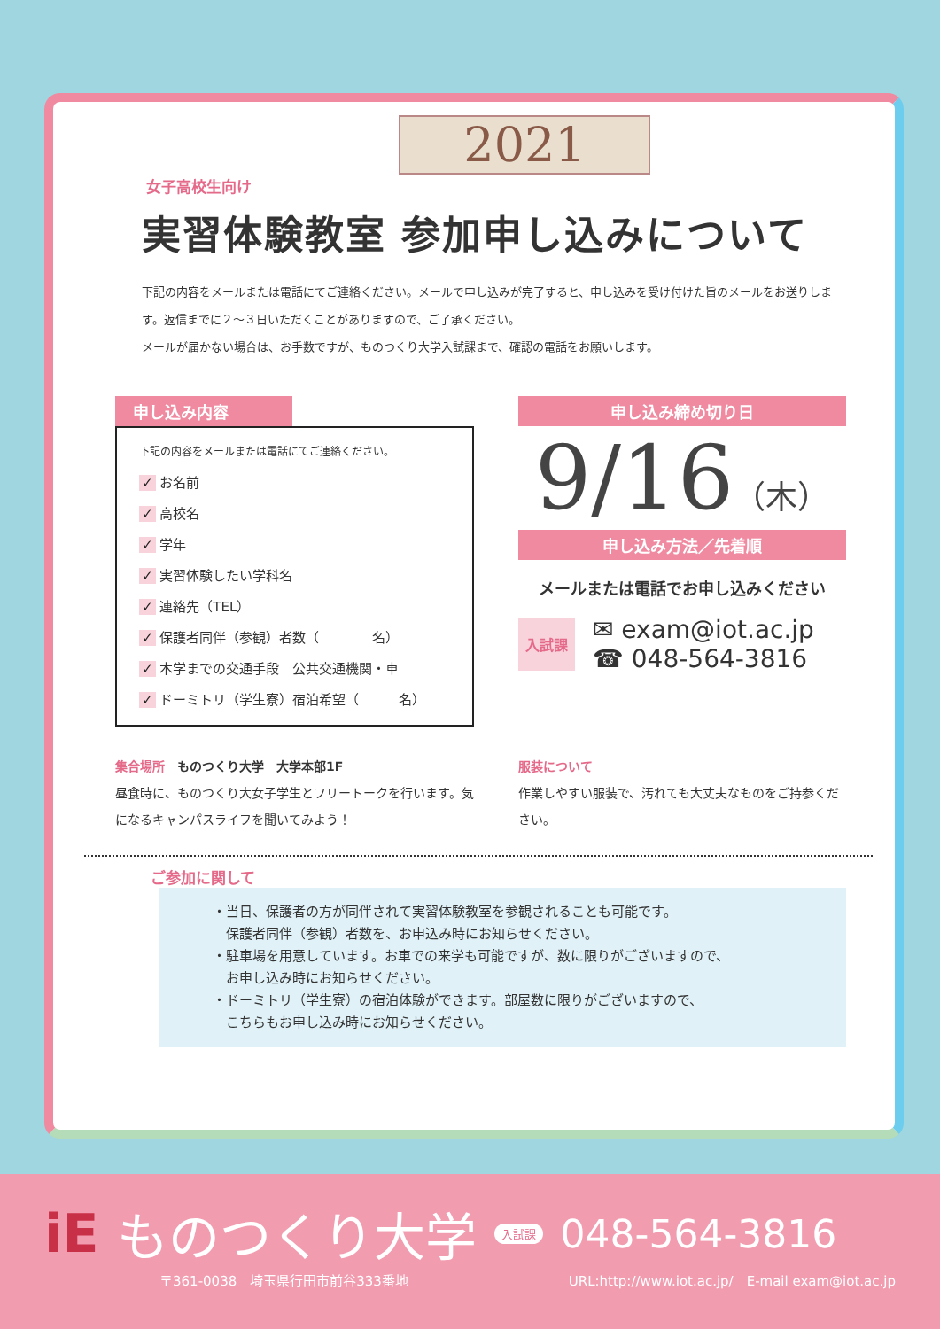2021
女子高校生向け
実習体験教室 参加申し込みについて
下記の内容をメールまたは電話にてご連絡ください。メールで申し込みが完了すると、申し込みを受け付けた旨のメールをお送りします。返信までに２～３日いただくことがありますので、ご了承ください。
メールが届かない場合は、お手数ですが、ものつくり大学入試課まで、確認の電話をお願いします。
申し込み内容
下記の内容をメールまたは電話にてご連絡ください。
✓ お名前
✓ 高校名
✓ 学年
✓ 実習体験したい学科名
✓ 連絡先（TEL）
✓ 保護者同伴（参観）者数（　　　　名）
✓ 本学までの交通手段　公共交通機関・車
✓ ドーミトリ（学生寮）宿泊希望（　　　名）
申し込み締め切り日
9/16（木）
申し込み方法／先着順
メールまたは電話でお申し込みください
入試課
✉ exam@iot.ac.jp
☎ 048-564-3816
集合場所　ものつくり大学　大学本部1F
昼食時に、ものつくり大女子学生とフリートークを行います。気になるキャンパスライフを聞いてみよう！
服装について
作業しやすい服装で、汚れても大丈夫なものをご持参ください。
ご参加に関して
・当日、保護者の方が同伴されて実習体験教室を参観されることも可能です。
　保護者同伴（参観）者数を、お申込み時にお知らせください。
・駐車場を用意しています。お車での来学も可能ですが、数に限りがございますので、
　お申し込み時にお知らせください。
・ドーミトリ（学生寮）の宿泊体験ができます。部屋数に限りがございますので、
　こちらもお申し込み時にお知らせください。
iE ものつくり大学 入試課 048-564-3816
〒361-0038　埼玉県行田市前谷333番地 URL:http://www.iot.ac.jp/　E-mail exam@iot.ac.jp